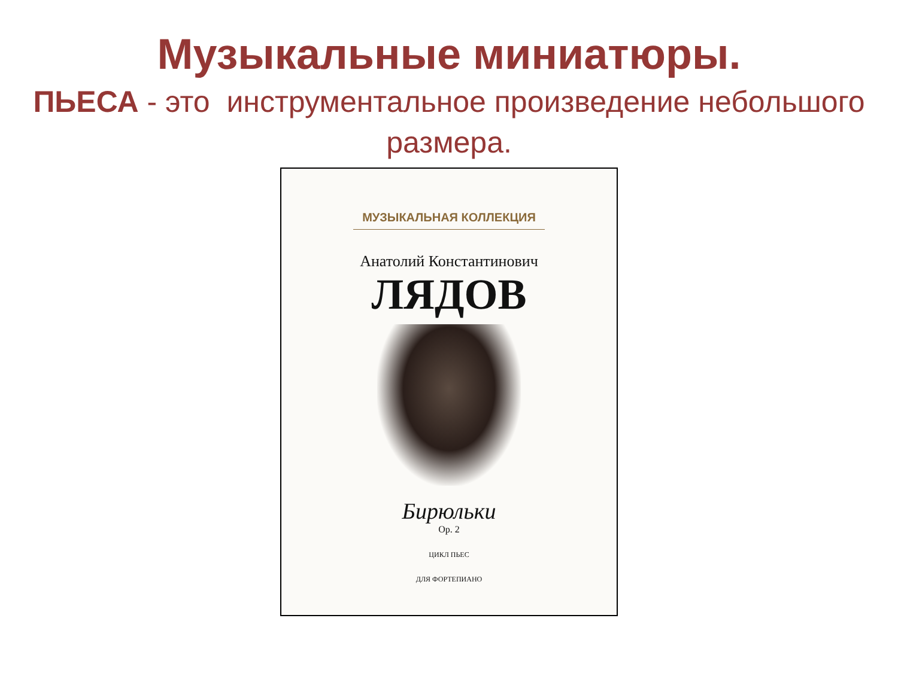Музыкальные миниатюры.
ПЬЕСА - это инструментальное произведение небольшого размера.
МУЗЫКАЛЬНАЯ КОЛЛЕКЦИЯ
Анатолий Константинович
ЛЯДОВ
Бирюльки
Op. 2
ЦИКЛ ПЬЕС
ДЛЯ ФОРТЕПИАНО